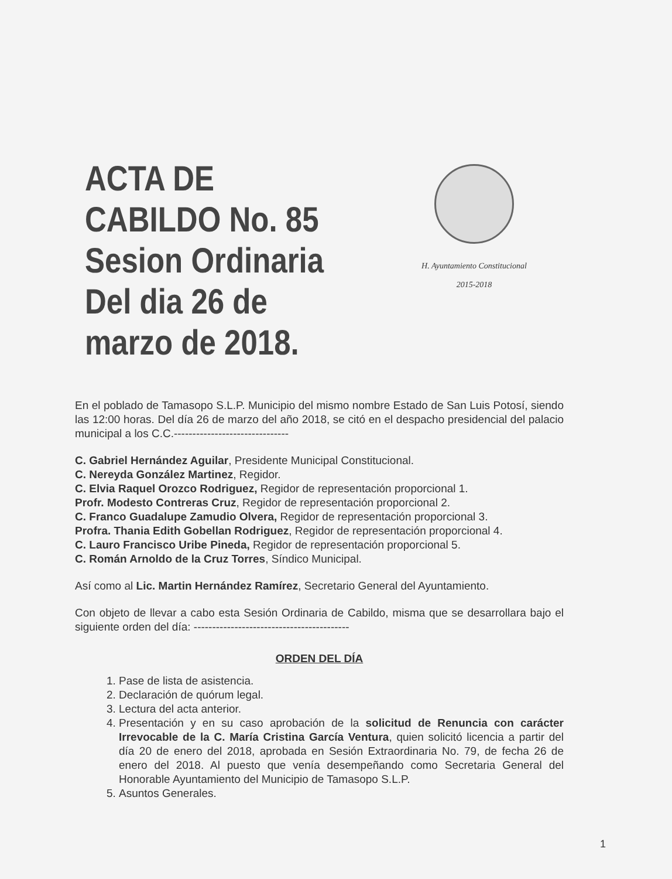ACTA DE CABILDO No. 85
Sesion Ordinaria
Del dia 26 de marzo de 2018.
H. Ayuntamiento Constitucional
2015-2018
En el poblado de Tamasopo S.L.P. Municipio del mismo nombre Estado de San Luis Potosí, siendo las 12:00 horas. Del día 26 de marzo del año 2018, se citó en el despacho presidencial del palacio municipal a los C.C.-------------------------------
C. Gabriel Hernández Aguilar, Presidente Municipal Constitucional.
C. Nereyda González Martinez, Regidor.
C. Elvia Raquel Orozco Rodriguez, Regidor de representación proporcional 1.
Profr. Modesto Contreras Cruz, Regidor de representación proporcional 2.
C. Franco Guadalupe Zamudio Olvera, Regidor de representación proporcional 3.
Profra. Thania Edith Gobellan Rodriguez, Regidor de representación proporcional 4.
C. Lauro Francisco Uribe Pineda, Regidor de representación proporcional 5.
C. Román Arnoldo de la Cruz Torres, Síndico Municipal.
Así como al Lic. Martin Hernández Ramírez, Secretario General del Ayuntamiento.
Con objeto de llevar a cabo esta Sesión Ordinaria de Cabildo, misma que se desarrollara bajo el siguiente orden del día: ------------------------------------------
ORDEN DEL DÍA
1. Pase de lista de asistencia.
2. Declaración de quórum legal.
3. Lectura del acta anterior.
4. Presentación y en su caso aprobación de la solicitud de Renuncia con carácter Irrevocable de la C. María Cristina García Ventura, quien solicitó licencia a partir del día 20 de enero del 2018, aprobada en Sesión Extraordinaria No. 79, de fecha 26 de enero del 2018. Al puesto que venía desempeñando como Secretaria General del Honorable Ayuntamiento del Municipio de Tamasopo S.L.P.
5. Asuntos Generales.
1